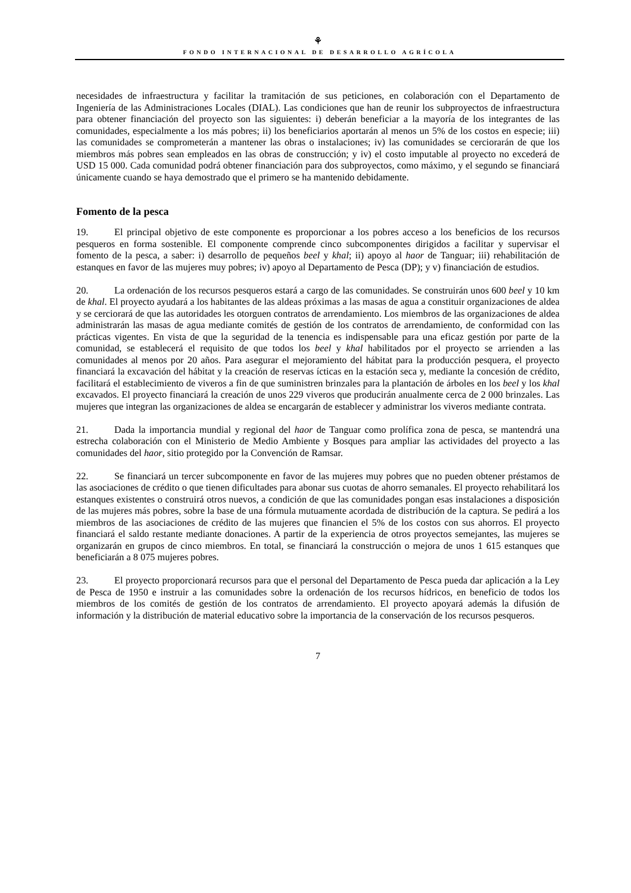⚘
FONDO INTERNACIONAL DE DESARROLLO AGRÍCOLA
necesidades de infraestructura y facilitar la tramitación de sus peticiones, en colaboración con el Departamento de Ingeniería de las Administraciones Locales (DIAL). Las condiciones que han de reunir los subproyectos de infraestructura para obtener financiación del proyecto son las siguientes: i) deberán beneficiar a la mayoría de los integrantes de las comunidades, especialmente a los más pobres; ii) los beneficiarios aportarán al menos un 5% de los costos en especie; iii) las comunidades se comprometerán a mantener las obras o instalaciones; iv) las comunidades se cerciorarán de que los miembros más pobres sean empleados en las obras de construcción; y iv) el costo imputable al proyecto no excederá de USD 15 000. Cada comunidad podrá obtener financiación para dos subproyectos, como máximo, y el segundo se financiará únicamente cuando se haya demostrado que el primero se ha mantenido debidamente.
Fomento de la pesca
19. El principal objetivo de este componente es proporcionar a los pobres acceso a los beneficios de los recursos pesqueros en forma sostenible. El componente comprende cinco subcomponentes dirigidos a facilitar y supervisar el fomento de la pesca, a saber: i) desarrollo de pequeños beel y khal; ii) apoyo al haor de Tanguar; iii) rehabilitación de estanques en favor de las mujeres muy pobres; iv) apoyo al Departamento de Pesca (DP); y v) financiación de estudios.
20. La ordenación de los recursos pesqueros estará a cargo de las comunidades. Se construirán unos 600 beel y 10 km de khal. El proyecto ayudará a los habitantes de las aldeas próximas a las masas de agua a constituir organizaciones de aldea y se cerciorará de que las autoridades les otorguen contratos de arrendamiento. Los miembros de las organizaciones de aldea administrarán las masas de agua mediante comités de gestión de los contratos de arrendamiento, de conformidad con las prácticas vigentes. En vista de que la seguridad de la tenencia es indispensable para una eficaz gestión por parte de la comunidad, se establecerá el requisito de que todos los beel y khal habilitados por el proyecto se arrienden a las comunidades al menos por 20 años. Para asegurar el mejoramiento del hábitat para la producción pesquera, el proyecto financiará la excavación del hábitat y la creación de reservas ícticas en la estación seca y, mediante la concesión de crédito, facilitará el establecimiento de viveros a fin de que suministren brinzales para la plantación de árboles en los beel y los khal excavados. El proyecto financiará la creación de unos 229 viveros que producirán anualmente cerca de 2 000 brinzales. Las mujeres que integran las organizaciones de aldea se encargarán de establecer y administrar los viveros mediante contrata.
21. Dada la importancia mundial y regional del haor de Tanguar como prolífica zona de pesca, se mantendrá una estrecha colaboración con el Ministerio de Medio Ambiente y Bosques para ampliar las actividades del proyecto a las comunidades del haor, sitio protegido por la Convención de Ramsar.
22. Se financiará un tercer subcomponente en favor de las mujeres muy pobres que no pueden obtener préstamos de las asociaciones de crédito o que tienen dificultades para abonar sus cuotas de ahorro semanales. El proyecto rehabilitará los estanques existentes o construirá otros nuevos, a condición de que las comunidades pongan esas instalaciones a disposición de las mujeres más pobres, sobre la base de una fórmula mutuamente acordada de distribución de la captura. Se pedirá a los miembros de las asociaciones de crédito de las mujeres que financien el 5% de los costos con sus ahorros. El proyecto financiará el saldo restante mediante donaciones. A partir de la experiencia de otros proyectos semejantes, las mujeres se organizarán en grupos de cinco miembros. En total, se financiará la construcción o mejora de unos 1 615 estanques que beneficiarán a 8 075 mujeres pobres.
23. El proyecto proporcionará recursos para que el personal del Departamento de Pesca pueda dar aplicación a la Ley de Pesca de 1950 e instruir a las comunidades sobre la ordenación de los recursos hídricos, en beneficio de todos los miembros de los comités de gestión de los contratos de arrendamiento. El proyecto apoyará además la difusión de información y la distribución de material educativo sobre la importancia de la conservación de los recursos pesqueros.
7